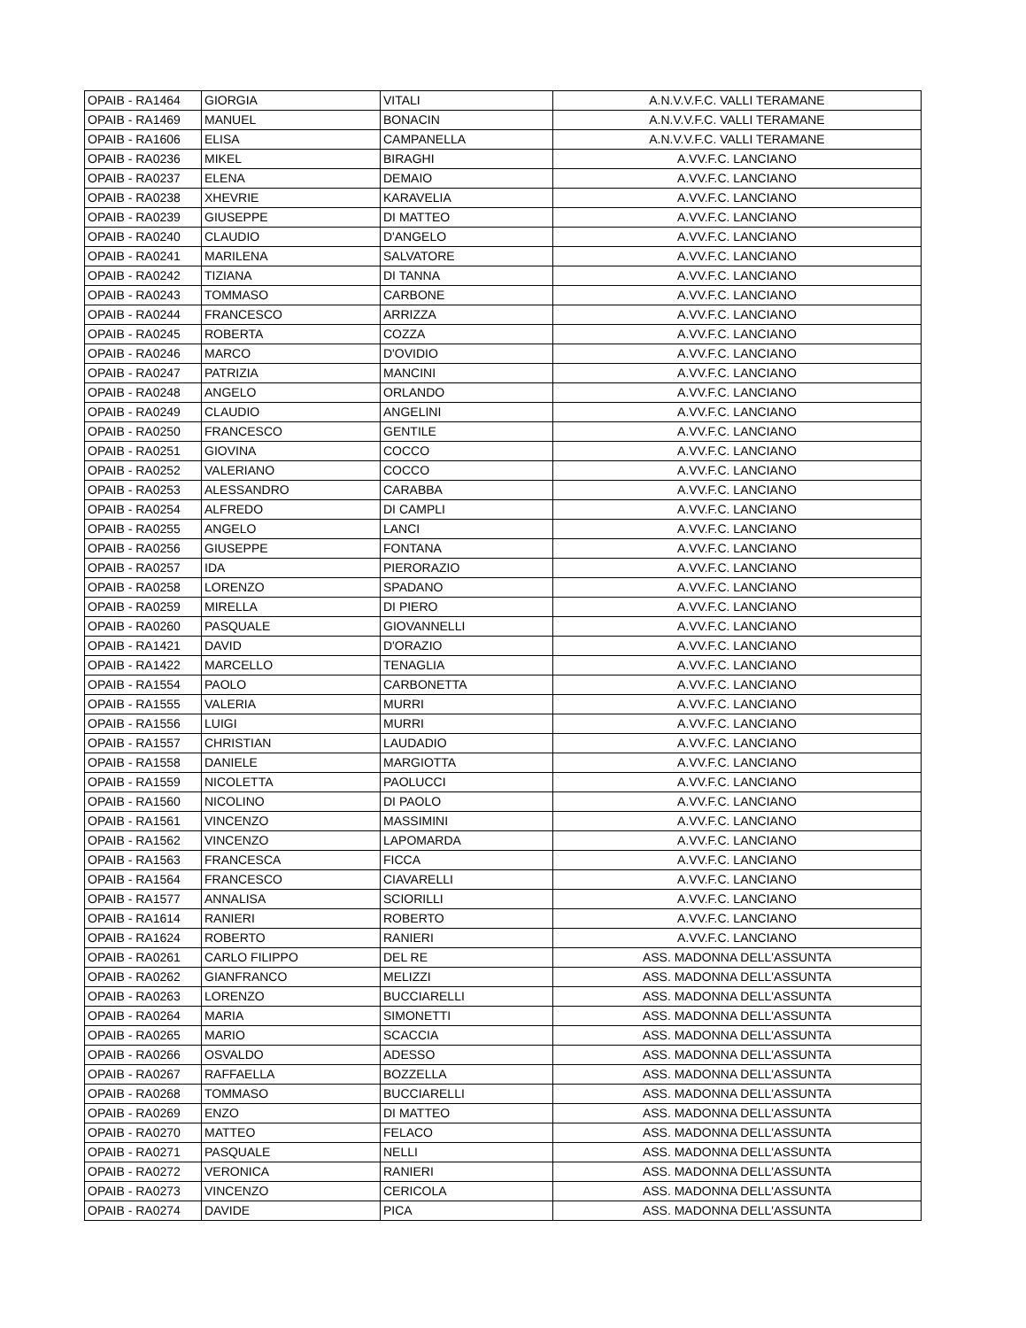| OPAIB - RA1464 | GIORGIA | VITALI | A.N.V.V.F.C. VALLI TERAMANE |
| OPAIB - RA1469 | MANUEL | BONACIN | A.N.V.V.F.C. VALLI TERAMANE |
| OPAIB - RA1606 | ELISA | CAMPANELLA | A.N.V.V.F.C. VALLI TERAMANE |
| OPAIB - RA0236 | MIKEL | BIRAGHI | A.VV.F.C. LANCIANO |
| OPAIB - RA0237 | ELENA | DEMAIO | A.VV.F.C. LANCIANO |
| OPAIB - RA0238 | XHEVRIE | KARAVELIA | A.VV.F.C. LANCIANO |
| OPAIB - RA0239 | GIUSEPPE | DI MATTEO | A.VV.F.C. LANCIANO |
| OPAIB - RA0240 | CLAUDIO | D'ANGELO | A.VV.F.C. LANCIANO |
| OPAIB - RA0241 | MARILENA | SALVATORE | A.VV.F.C. LANCIANO |
| OPAIB - RA0242 | TIZIANA | DI TANNA | A.VV.F.C. LANCIANO |
| OPAIB - RA0243 | TOMMASO | CARBONE | A.VV.F.C. LANCIANO |
| OPAIB - RA0244 | FRANCESCO | ARRIZZA | A.VV.F.C. LANCIANO |
| OPAIB - RA0245 | ROBERTA | COZZA | A.VV.F.C. LANCIANO |
| OPAIB - RA0246 | MARCO | D'OVIDIO | A.VV.F.C. LANCIANO |
| OPAIB - RA0247 | PATRIZIA | MANCINI | A.VV.F.C. LANCIANO |
| OPAIB - RA0248 | ANGELO | ORLANDO | A.VV.F.C. LANCIANO |
| OPAIB - RA0249 | CLAUDIO | ANGELINI | A.VV.F.C. LANCIANO |
| OPAIB - RA0250 | FRANCESCO | GENTILE | A.VV.F.C. LANCIANO |
| OPAIB - RA0251 | GIOVINA | COCCO | A.VV.F.C. LANCIANO |
| OPAIB - RA0252 | VALERIANO | COCCO | A.VV.F.C. LANCIANO |
| OPAIB - RA0253 | ALESSANDRO | CARABBA | A.VV.F.C. LANCIANO |
| OPAIB - RA0254 | ALFREDO | DI CAMPLI | A.VV.F.C. LANCIANO |
| OPAIB - RA0255 | ANGELO | LANCI | A.VV.F.C. LANCIANO |
| OPAIB - RA0256 | GIUSEPPE | FONTANA | A.VV.F.C. LANCIANO |
| OPAIB - RA0257 | IDA | PIERORAZIO | A.VV.F.C. LANCIANO |
| OPAIB - RA0258 | LORENZO | SPADANO | A.VV.F.C. LANCIANO |
| OPAIB - RA0259 | MIRELLA | DI PIERO | A.VV.F.C. LANCIANO |
| OPAIB - RA0260 | PASQUALE | GIOVANNELLI | A.VV.F.C. LANCIANO |
| OPAIB - RA1421 | DAVID | D'ORAZIO | A.VV.F.C. LANCIANO |
| OPAIB - RA1422 | MARCELLO | TENAGLIA | A.VV.F.C. LANCIANO |
| OPAIB - RA1554 | PAOLO | CARBONETTA | A.VV.F.C. LANCIANO |
| OPAIB - RA1555 | VALERIA | MURRI | A.VV.F.C. LANCIANO |
| OPAIB - RA1556 | LUIGI | MURRI | A.VV.F.C. LANCIANO |
| OPAIB - RA1557 | CHRISTIAN | LAUDADIO | A.VV.F.C. LANCIANO |
| OPAIB - RA1558 | DANIELE | MARGIOTTA | A.VV.F.C. LANCIANO |
| OPAIB - RA1559 | NICOLETTA | PAOLUCCI | A.VV.F.C. LANCIANO |
| OPAIB - RA1560 | NICOLINO | DI PAOLO | A.VV.F.C. LANCIANO |
| OPAIB - RA1561 | VINCENZO | MASSIMINI | A.VV.F.C. LANCIANO |
| OPAIB - RA1562 | VINCENZO | LAPOMARDA | A.VV.F.C. LANCIANO |
| OPAIB - RA1563 | FRANCESCA | FICCA | A.VV.F.C. LANCIANO |
| OPAIB - RA1564 | FRANCESCO | CIAVARELLI | A.VV.F.C. LANCIANO |
| OPAIB - RA1577 | ANNALISA | SCIORILLI | A.VV.F.C. LANCIANO |
| OPAIB - RA1614 | RANIERI | ROBERTO | A.VV.F.C. LANCIANO |
| OPAIB - RA1624 | ROBERTO | RANIERI | A.VV.F.C. LANCIANO |
| OPAIB - RA0261 | CARLO FILIPPO | DEL RE | ASS. MADONNA DELL'ASSUNTA |
| OPAIB - RA0262 | GIANFRANCO | MELIZZI | ASS. MADONNA DELL'ASSUNTA |
| OPAIB - RA0263 | LORENZO | BUCCIARELLI | ASS. MADONNA DELL'ASSUNTA |
| OPAIB - RA0264 | MARIA | SIMONETTI | ASS. MADONNA DELL'ASSUNTA |
| OPAIB - RA0265 | MARIO | SCACCIA | ASS. MADONNA DELL'ASSUNTA |
| OPAIB - RA0266 | OSVALDO | ADESSO | ASS. MADONNA DELL'ASSUNTA |
| OPAIB - RA0267 | RAFFAELLA | BOZZELLA | ASS. MADONNA DELL'ASSUNTA |
| OPAIB - RA0268 | TOMMASO | BUCCIARELLI | ASS. MADONNA DELL'ASSUNTA |
| OPAIB - RA0269 | ENZO | DI MATTEO | ASS. MADONNA DELL'ASSUNTA |
| OPAIB - RA0270 | MATTEO | FELACO | ASS. MADONNA DELL'ASSUNTA |
| OPAIB - RA0271 | PASQUALE | NELLI | ASS. MADONNA DELL'ASSUNTA |
| OPAIB - RA0272 | VERONICA | RANIERI | ASS. MADONNA DELL'ASSUNTA |
| OPAIB - RA0273 | VINCENZO | CERICOLA | ASS. MADONNA DELL'ASSUNTA |
| OPAIB - RA0274 | DAVIDE | PICA | ASS. MADONNA DELL'ASSUNTA |